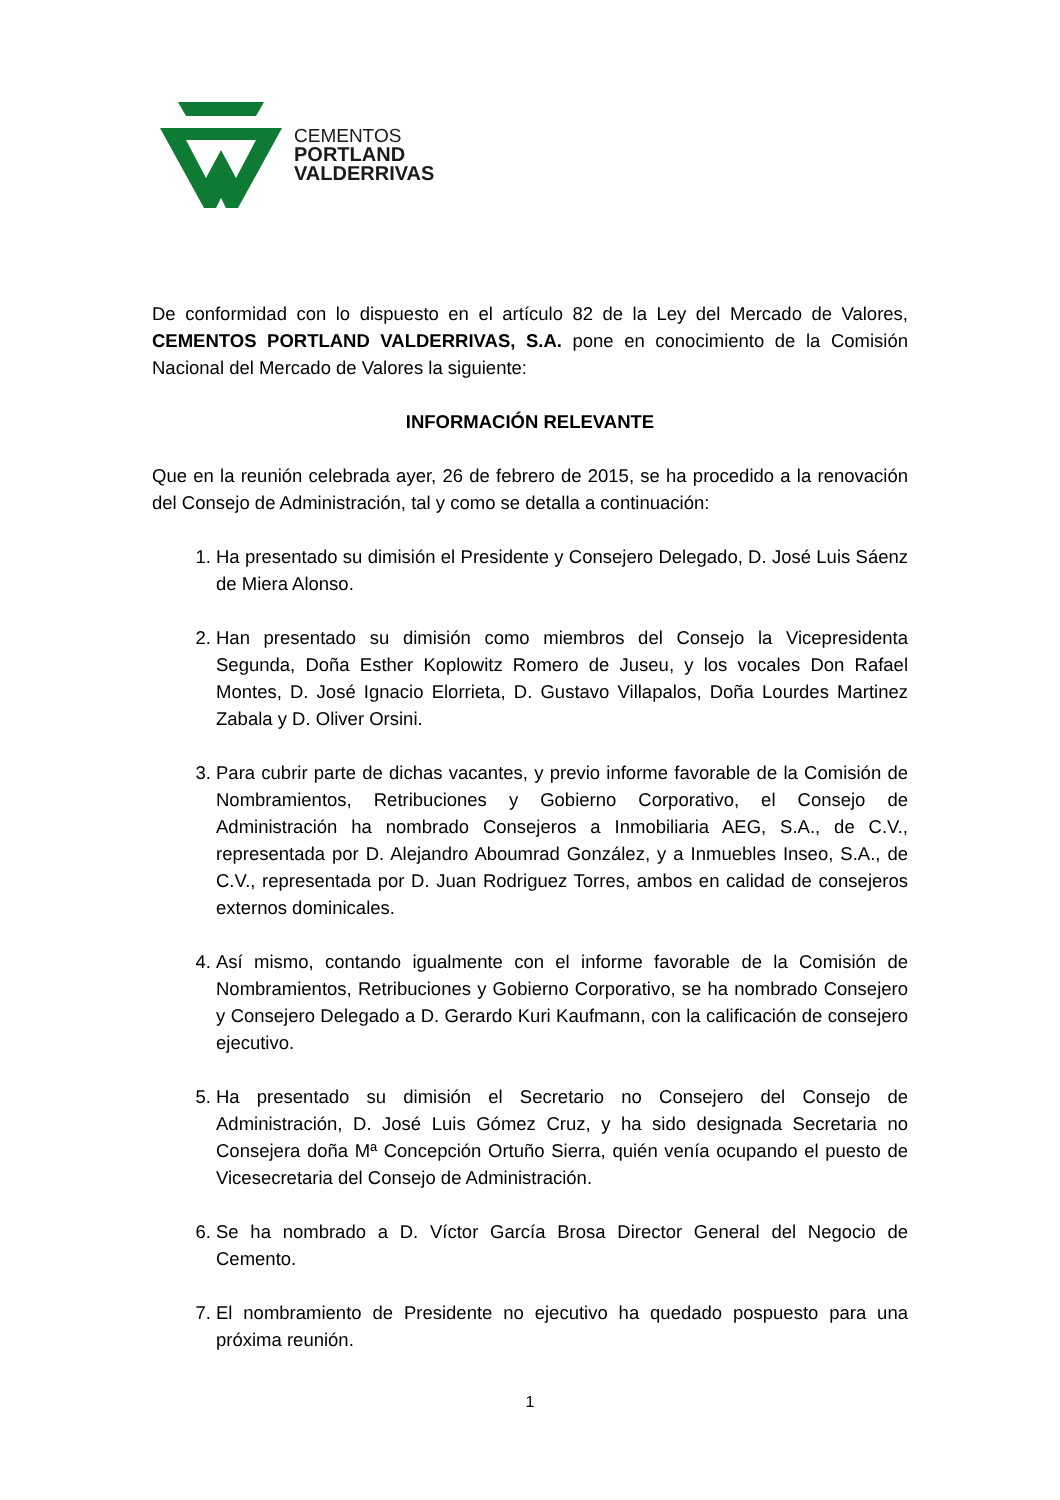CEMENTOS
PORTLAND
VALDERRIVAS
De conformidad con lo dispuesto en el artículo 82 de la Ley del Mercado de Valores, CEMENTOS PORTLAND VALDERRIVAS, S.A. pone en conocimiento de la Comisión Nacional del Mercado de Valores la siguiente:
INFORMACIÓN RELEVANTE
Que en la reunión celebrada ayer, 26 de febrero de 2015, se ha procedido a la renovación del Consejo de Administración, tal y como se detalla a continuación:
1. Ha presentado su dimisión el Presidente y Consejero Delegado, D. José Luis Sáenz de Miera Alonso.
2. Han presentado su dimisión como miembros del Consejo la Vicepresidenta Segunda, Doña Esther Koplowitz Romero de Juseu, y los vocales Don Rafael Montes, D. José Ignacio Elorrieta, D. Gustavo Villapalos, Doña Lourdes Martinez Zabala y D. Oliver Orsini.
3. Para cubrir parte de dichas vacantes, y previo informe favorable de la Comisión de Nombramientos, Retribuciones y Gobierno Corporativo, el Consejo de Administración ha nombrado Consejeros a Inmobiliaria AEG, S.A., de C.V., representada por D. Alejandro Aboumrad González, y a Inmuebles Inseo, S.A., de C.V., representada por D. Juan Rodriguez Torres, ambos en calidad de consejeros externos dominicales.
4. Así mismo, contando igualmente con el informe favorable de la Comisión de Nombramientos, Retribuciones y Gobierno Corporativo, se ha nombrado Consejero y Consejero Delegado a D. Gerardo Kuri Kaufmann, con la calificación de consejero ejecutivo.
5. Ha presentado su dimisión el Secretario no Consejero del Consejo de Administración, D. José Luis Gómez Cruz, y ha sido designada Secretaria no Consejera doña Mª Concepción Ortuño Sierra, quién venía ocupando el puesto de Vicesecretaria del Consejo de Administración.
6. Se ha nombrado a D. Víctor García Brosa Director General del Negocio de Cemento.
7. El nombramiento de Presidente no ejecutivo ha quedado pospuesto para una próxima reunión.
1